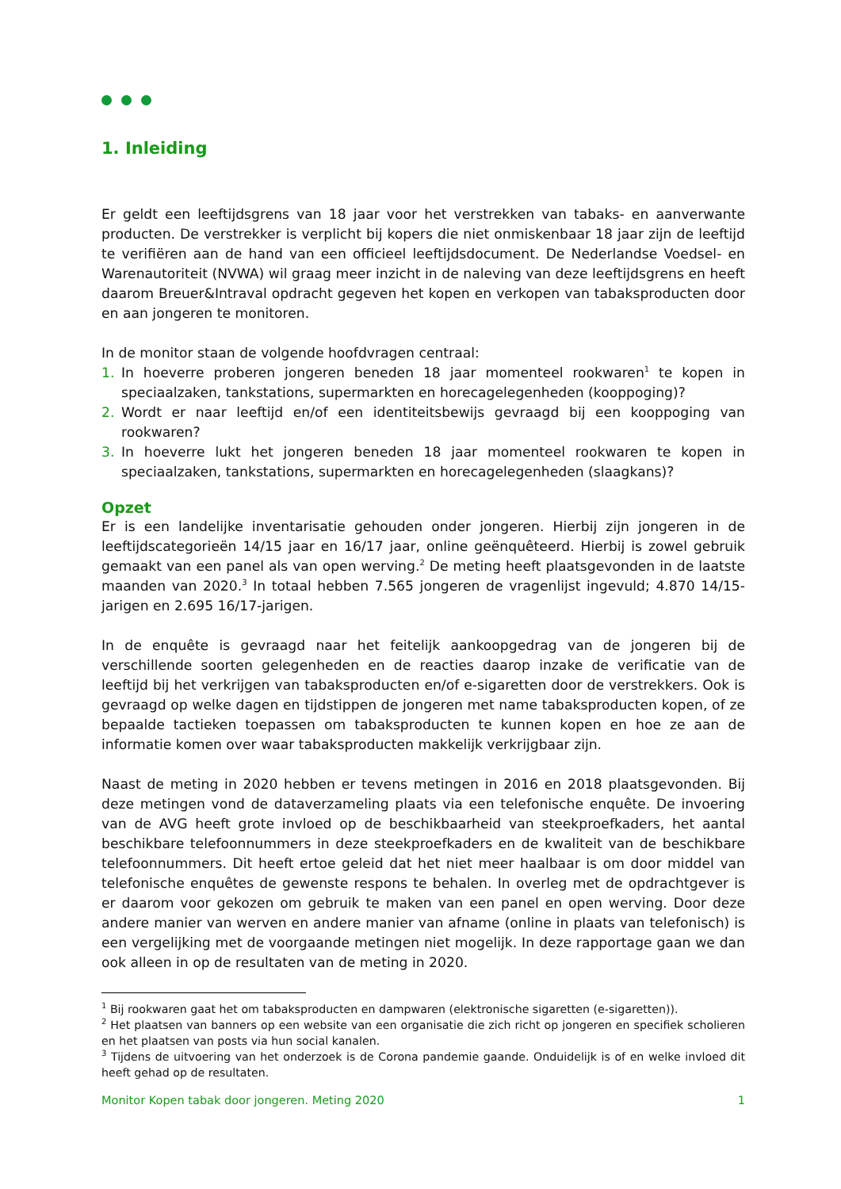1. Inleiding
Er geldt een leeftijdsgrens van 18 jaar voor het verstrekken van tabaks- en aanverwante producten. De verstrekker is verplicht bij kopers die niet onmiskenbaar 18 jaar zijn de leeftijd te verifiëren aan de hand van een officieel leeftijdsdocument. De Nederlandse Voedsel- en Warenautoriteit (NVWA) wil graag meer inzicht in de naleving van deze leeftijdsgrens en heeft daarom Breuer&Intraval opdracht gegeven het kopen en verkopen van tabaksproducten door en aan jongeren te monitoren.
In de monitor staan de volgende hoofdvragen centraal:
1. In hoeverre proberen jongeren beneden 18 jaar momenteel rookwaren<sup>1</sup> te kopen in speciaalzaken, tankstations, supermarkten en horecagelegenheden (kooppoging)?
2. Wordt er naar leeftijd en/of een identiteitsbewijs gevraagd bij een kooppoging van rookwaren?
3. In hoeverre lukt het jongeren beneden 18 jaar momenteel rookwaren te kopen in speciaalzaken, tankstations, supermarkten en horecagelegenheden (slaagkans)?
Opzet
Er is een landelijke inventarisatie gehouden onder jongeren. Hierbij zijn jongeren in de leeftijdscategorieën 14/15 jaar en 16/17 jaar, online geënquêteerd. Hierbij is zowel gebruik gemaakt van een panel als van open werving.<sup>2</sup> De meting heeft plaatsgevonden in de laatste maanden van 2020.<sup>3</sup> In totaal hebben 7.565 jongeren de vragenlijst ingevuld; 4.870 14/15-jarigen en 2.695 16/17-jarigen.
In de enquête is gevraagd naar het feitelijk aankoopgedrag van de jongeren bij de verschillende soorten gelegenheden en de reacties daarop inzake de verificatie van de leeftijd bij het verkrijgen van tabaksproducten en/of e-sigaretten door de verstrekkers. Ook is gevraagd op welke dagen en tijdstippen de jongeren met name tabaksproducten kopen, of ze bepaalde tactieken toepassen om tabaksproducten te kunnen kopen en hoe ze aan de informatie komen over waar tabaksproducten makkelijk verkrijgbaar zijn.
Naast de meting in 2020 hebben er tevens metingen in 2016 en 2018 plaatsgevonden. Bij deze metingen vond de dataverzameling plaats via een telefonische enquête. De invoering van de AVG heeft grote invloed op de beschikbaarheid van steekproefkaders, het aantal beschikbare telefoonnummers in deze steekproefkaders en de kwaliteit van de beschikbare telefoonnummers. Dit heeft ertoe geleid dat het niet meer haalbaar is om door middel van telefonische enquêtes de gewenste respons te behalen. In overleg met de opdrachtgever is er daarom voor gekozen om gebruik te maken van een panel en open werving. Door deze andere manier van werven en andere manier van afname (online in plaats van telefonisch) is een vergelijking met de voorgaande metingen niet mogelijk. In deze rapportage gaan we dan ook alleen in op de resultaten van de meting in 2020.
<sup>1</sup> Bij rookwaren gaat het om tabaksproducten en dampwaren (elektronische sigaretten (e-sigaretten)).
<sup>2</sup> Het plaatsen van banners op een website van een organisatie die zich richt op jongeren en specifiek scholieren en het plaatsen van posts via hun social kanalen.
<sup>3</sup> Tijdens de uitvoering van het onderzoek is de Corona pandemie gaande. Onduidelijk is of en welke invloed dit heeft gehad op de resultaten.
Monitor Kopen tabak door jongeren. Meting 2020 1